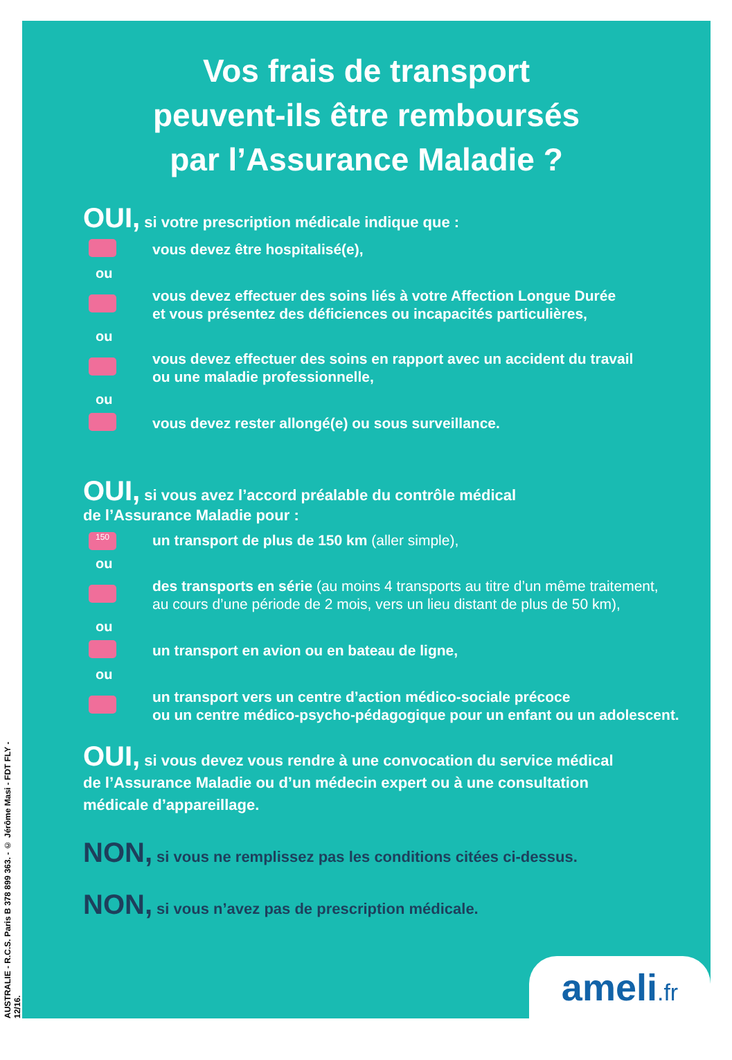AUSTRALIE - R.C.S. Paris B 378 899 363. - © Jérôme Masi - FDT FLY - 12/16.
Vos frais de transport
peuvent-ils être remboursés
par l’Assurance Maladie ?
OUI, si votre prescription médicale indique que :
vous devez être hospitalisé(e),
ou
vous devez effectuer des soins liés à votre Affection Longue Durée
et vous présentez des déficiences ou incapacités particulières,
ou
vous devez effectuer des soins en rapport avec un accident du travail
ou une maladie professionnelle,
ou
vous devez rester allongé(e) ou sous surveillance.
OUI, si vous avez l’accord préalable du contrôle médical
de l’Assurance Maladie pour :
150
un transport de plus de 150 km (aller simple),
ou
des transports en série (au moins 4 transports au titre d’un même traitement,
au cours d’une période de 2 mois, vers un lieu distant de plus de 50 km),
ou
un transport en avion ou en bateau de ligne,
ou
un transport vers un centre d’action médico-sociale précoce
ou un centre médico-psycho-pédagogique pour un enfant ou un adolescent.
OUI, si vous devez vous rendre à une convocation du service médical
de l’Assurance Maladie ou d’un médecin expert ou à une consultation
médicale d’appareillage.
NON, si vous ne remplissez pas les conditions citées ci-dessus.
NON, si vous n’avez pas de prescription médicale.
ameli.fr